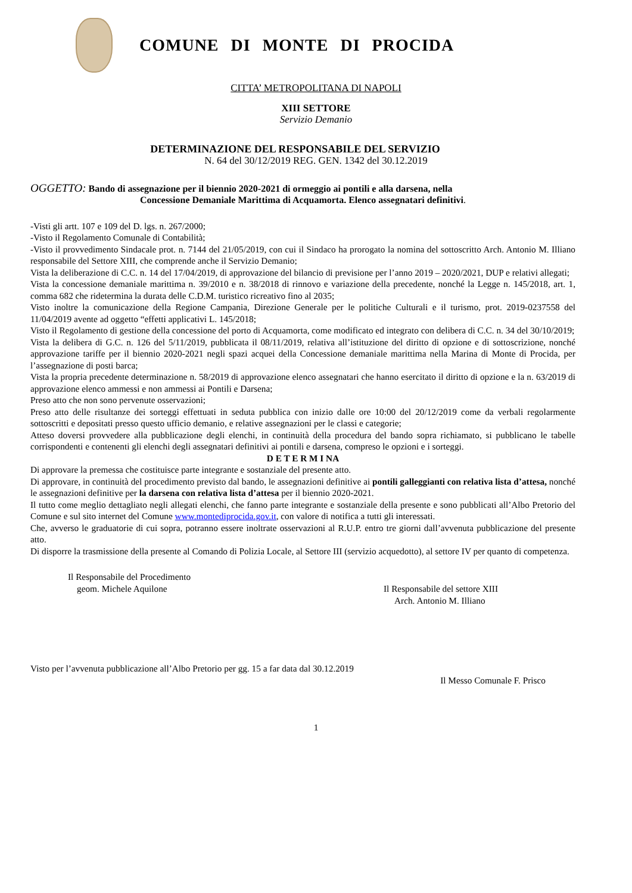COMUNE DI MONTE DI PROCIDA
CITTA’ METROPOLITANA DI NAPOLI
XIII SETTORE
Servizio Demanio
DETERMINAZIONE DEL RESPONSABILE DEL SERVIZIO
N. 64 del 30/12/2019 REG. GEN. 1342 del 30.12.2019
OGGETTO: Bando di assegnazione per il biennio 2020-2021 di ormeggio ai pontili e alla darsena, nella
Concessione Demaniale Marittima di Acquamorta. Elenco assegnatari definitivi.
-Visti gli artt. 107 e 109 del D. lgs. n. 267/2000;
-Visto il Regolamento Comunale di Contabilità;
-Visto il provvedimento Sindacale prot. n. 7144 del 21/05/2019, con cui il Sindaco ha prorogato la nomina del sottoscritto Arch. Antonio M. Illiano responsabile del Settore XIII, che comprende anche il Servizio Demanio;
Vista la deliberazione di C.C. n. 14 del 17/04/2019, di approvazione del bilancio di previsione per l’anno 2019 – 2020/2021, DUP e relativi allegati;
Vista la concessione demaniale marittima n. 39/2010 e n. 38/2018 di rinnovo e variazione della precedente, nonché la Legge n. 145/2018, art. 1, comma 682 che ridetermina la durata delle C.D.M. turistico ricreativo fino al 2035;
Visto inoltre la comunicazione della Regione Campania, Direzione Generale per le politiche Culturali e il turismo, prot. 2019-0237558 del 11/04/2019 avente ad oggetto “effetti applicativi L. 145/2018;
Visto il Regolamento di gestione della concessione del porto di Acquamorta, come modificato ed integrato con delibera di C.C. n. 34 del 30/10/2019;
Vista la delibera di G.C. n. 126 del 5/11/2019, pubblicata il 08/11/2019, relativa all’istituzione del diritto di opzione e di sottoscrizione, nonché approvazione tariffe per il biennio 2020-2021 negli spazi acquei della Concessione demaniale marittima nella Marina di Monte di Procida, per l’assegnazione di posti barca;
Vista la propria precedente determinazione n. 58/2019 di approvazione elenco assegnatari che hanno esercitato il diritto di opzione e la n. 63/2019 di approvazione elenco ammessi e non ammessi ai Pontili e Darsena;
Preso atto che non sono pervenute osservazioni;
Preso atto delle risultanze dei sorteggi effettuati in seduta pubblica con inizio dalle ore 10:00 del 20/12/2019 come da verbali regolarmente sottoscritti e depositati presso questo ufficio demanio, e relative assegnazioni per le classi e categorie;
Atteso doversi provvedere alla pubblicazione degli elenchi, in continuità della procedura del bando sopra richiamato, si pubblicano le tabelle corrispondenti e contenenti gli elenchi degli assegnatari definitivi ai pontili e darsena, compreso le opzioni e i sorteggi.
D E T E R M I NA
Di approvare la premessa che costituisce parte integrante e sostanziale del presente atto.
Di approvare, in continuità del procedimento previsto dal bando, le assegnazioni definitive ai pontili galleggianti con relativa lista d’attesa, nonché le assegnazioni definitive per la darsena con relativa lista d’attesa per il biennio 2020-2021.
Il tutto come meglio dettagliato negli allegati elenchi, che fanno parte integrante e sostanziale della presente e sono pubblicati all’Albo Pretorio del Comune e sul sito internet del Comune www.montediprocida.gov.it, con valore di notifica a tutti gli interessati.
Che, avverso le graduatorie di cui sopra, potranno essere inoltrate osservazioni al R.U.P. entro tre giorni dall’avvenuta pubblicazione del presente atto.
Di disporre la trasmissione della presente al Comando di Polizia Locale, al Settore III (servizio acquedotto), al settore IV per quanto di competenza.
Il Responsabile del Procedimento
geom. Michele Aquilone
Il Responsabile del settore XIII
Arch. Antonio M. Illiano
Visto per l’avvenuta pubblicazione all’Albo Pretorio per gg. 15 a far data dal 30.12.2019
Il Messo Comunale F. Prisco
1